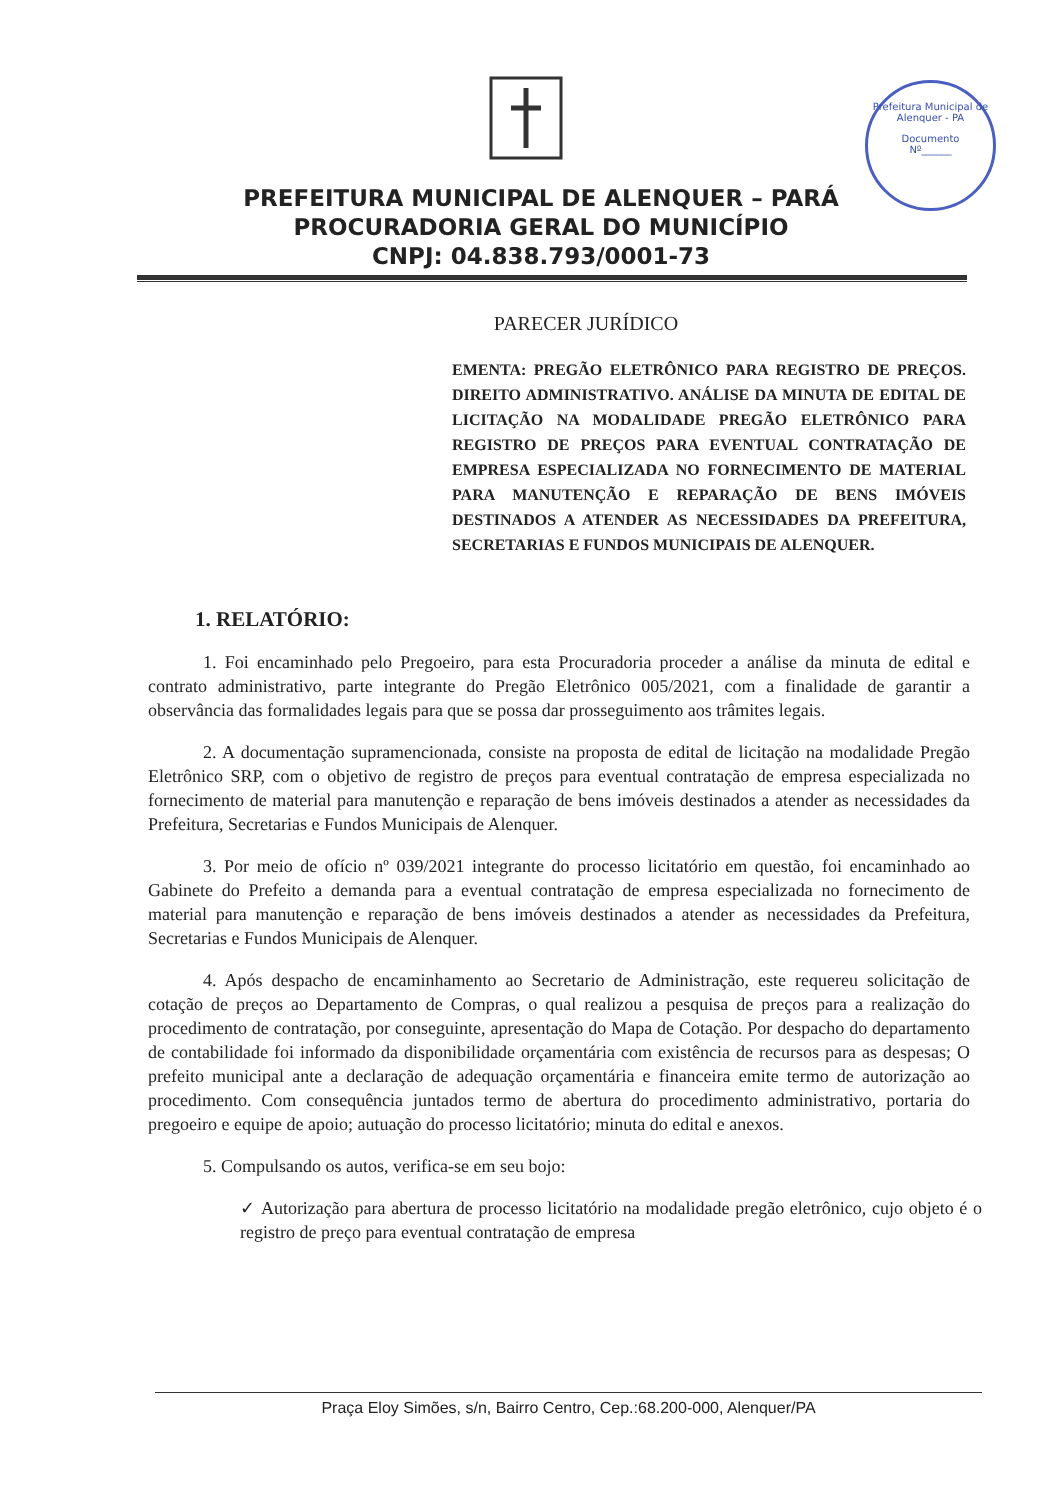Prefeitura Municipal de Alenquer - PA
Documento
Nº______
PREFEITURA MUNICIPAL DE ALENQUER – PARÁ
PROCURADORIA GERAL DO MUNICÍPIO
CNPJ: 04.838.793/0001-73
PARECER JURÍDICO
EMENTA: PREGÃO ELETRÔNICO PARA REGISTRO DE PREÇOS. DIREITO ADMINISTRATIVO. ANÁLISE DA MINUTA DE EDITAL DE LICITAÇÃO NA MODALIDADE PREGÃO ELETRÔNICO PARA REGISTRO DE PREÇOS PARA EVENTUAL CONTRATAÇÃO DE EMPRESA ESPECIALIZADA NO FORNECIMENTO DE MATERIAL PARA MANUTENÇÃO E REPARAÇÃO DE BENS IMÓVEIS DESTINADOS A ATENDER AS NECESSIDADES DA PREFEITURA, SECRETARIAS E FUNDOS MUNICIPAIS DE ALENQUER.
1. RELATÓRIO:
1. Foi encaminhado pelo Pregoeiro, para esta Procuradoria proceder a análise da minuta de edital e contrato administrativo, parte integrante do Pregão Eletrônico 005/2021, com a finalidade de garantir a observância das formalidades legais para que se possa dar prosseguimento aos trâmites legais.
2. A documentação supramencionada, consiste na proposta de edital de licitação na modalidade Pregão Eletrônico SRP, com o objetivo de registro de preços para eventual contratação de empresa especializada no fornecimento de material para manutenção e reparação de bens imóveis destinados a atender as necessidades da Prefeitura, Secretarias e Fundos Municipais de Alenquer.
3. Por meio de ofício nº 039/2021 integrante do processo licitatório em questão, foi encaminhado ao Gabinete do Prefeito a demanda para a eventual contratação de empresa especializada no fornecimento de material para manutenção e reparação de bens imóveis destinados a atender as necessidades da Prefeitura, Secretarias e Fundos Municipais de Alenquer.
4. Após despacho de encaminhamento ao Secretario de Administração, este requereu solicitação de cotação de preços ao Departamento de Compras, o qual realizou a pesquisa de preços para a realização do procedimento de contratação, por conseguinte, apresentação do Mapa de Cotação. Por despacho do departamento de contabilidade foi informado da disponibilidade orçamentária com existência de recursos para as despesas; O prefeito municipal ante a declaração de adequação orçamentária e financeira emite termo de autorização ao procedimento. Com consequência juntados termo de abertura do procedimento administrativo, portaria do pregoeiro e equipe de apoio; autuação do processo licitatório; minuta do edital e anexos.
5. Compulsando os autos, verifica-se em seu bojo:
✓ Autorização para abertura de processo licitatório na modalidade pregão eletrônico, cujo objeto é o registro de preço para eventual contratação de empresa
Praça Eloy Simões, s/n, Bairro Centro, Cep.:68.200-000, Alenquer/PA